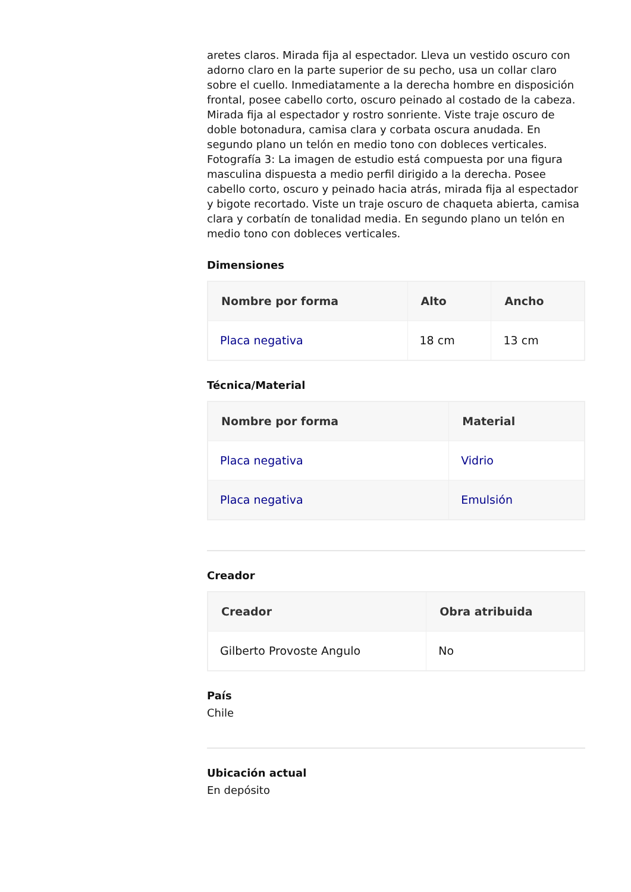aretes claros. Mirada fija al espectador. Lleva un vestido oscuro con adorno claro en la parte superior de su pecho, usa un collar claro sobre el cuello. Inmediatamente a la derecha hombre en disposición frontal, posee cabello corto, oscuro peinado al costado de la cabeza. Mirada fija al espectador y rostro sonriente. Viste traje oscuro de doble botonadura, camisa clara y corbata oscura anudada. En segundo plano un telón en medio tono con dobleces verticales. Fotografía 3: La imagen de estudio está compuesta por una figura masculina dispuesta a medio perfil dirigido a la derecha. Posee cabello corto, oscuro y peinado hacia atrás, mirada fija al espectador y bigote recortado. Viste un traje oscuro de chaqueta abierta, camisa clara y corbatín de tonalidad media. En segundo plano un telón en medio tono con dobleces verticales.
Dimensiones
| Nombre por forma | Alto | Ancho |
| --- | --- | --- |
| Placa negativa | 18 cm | 13 cm |
Técnica/Material
| Nombre por forma | Material |
| --- | --- |
| Placa negativa | Vidrio |
| Placa negativa | Emulsión |
Creador
| Creador | Obra atribuida |
| --- | --- |
| Gilberto Provoste Angulo | No |
País
Chile
Ubicación actual
En depósito